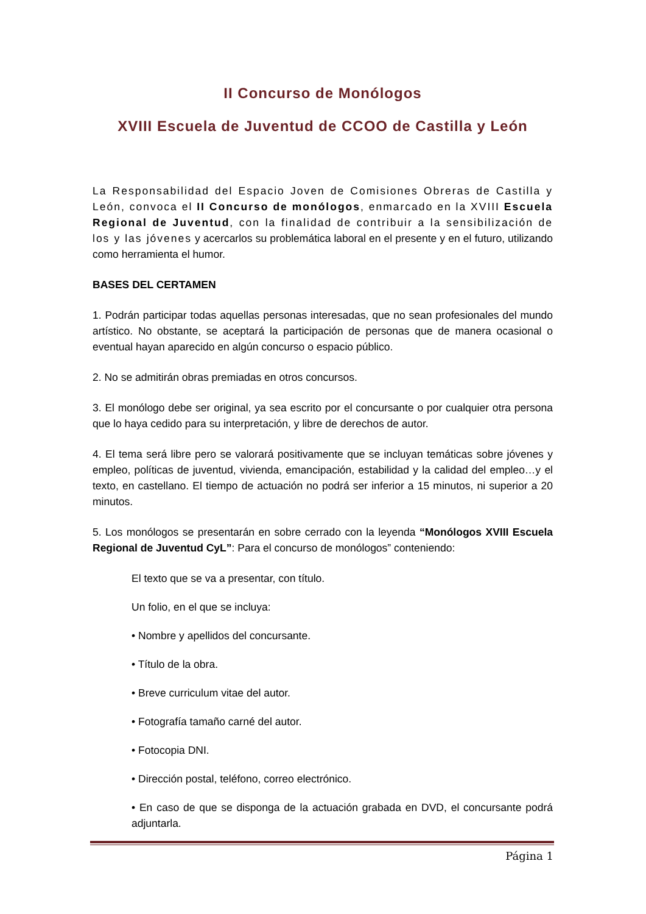II Concurso de Monólogos
XVIII Escuela de Juventud de CCOO de Castilla y León
La Responsabilidad del Espacio Joven de Comisiones Obreras de Castilla y León, convoca el II Concurso de monólogos, enmarcado en la XVIII Escuela Regional de Juventud, con la finalidad de contribuir a la sensibilización de los y las jóvenes y acercarlos su problemática laboral en el presente y en el futuro, utilizando como herramienta el humor.
BASES DEL CERTAMEN
1. Podrán participar todas aquellas personas interesadas, que no sean profesionales del mundo artístico. No obstante, se aceptará la participación de personas que de manera ocasional o eventual hayan aparecido en algún concurso o espacio público.
2. No se admitirán obras premiadas en otros concursos.
3. El monólogo debe ser original, ya sea escrito por el concursante o por cualquier otra persona que lo haya cedido para su interpretación, y libre de derechos de autor.
4. El tema será libre pero se valorará positivamente que se incluyan temáticas sobre jóvenes y empleo, políticas de juventud, vivienda, emancipación, estabilidad y la calidad del empleo…y el texto, en castellano. El tiempo de actuación no podrá ser inferior a 15 minutos, ni superior a 20 minutos.
5. Los monólogos se presentarán en sobre cerrado con la leyenda “Monólogos XVIII Escuela Regional de Juventud CyL”: Para el concurso de monólogos” conteniendo:
El texto que se va a presentar, con título.
Un folio, en el que se incluya:
• Nombre y apellidos del concursante.
• Título de la obra.
• Breve curriculum vitae del autor.
• Fotografía tamaño carné del autor.
• Fotocopia DNI.
• Dirección postal, teléfono, correo electrónico.
• En caso de que se disponga de la actuación grabada en DVD, el concursante podrá adjuntarla.
Página 1